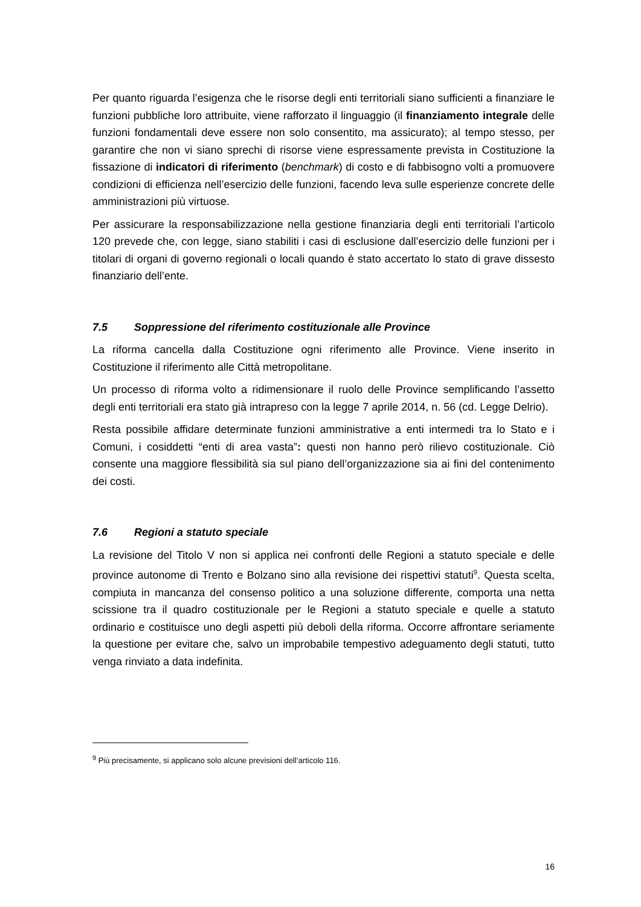Per quanto riguarda l’esigenza che le risorse degli enti territoriali siano sufficienti a finanziare le funzioni pubbliche loro attribuite, viene rafforzato il linguaggio (il finanziamento integrale delle funzioni fondamentali deve essere non solo consentito, ma assicurato); al tempo stesso, per garantire che non vi siano sprechi di risorse viene espressamente prevista in Costituzione la fissazione di indicatori di riferimento (benchmark) di costo e di fabbisogno volti a promuovere condizioni di efficienza nell’esercizio delle funzioni, facendo leva sulle esperienze concrete delle amministrazioni più virtuose.
Per assicurare la responsabilizzazione nella gestione finanziaria degli enti territoriali l’articolo 120 prevede che, con legge, siano stabiliti i casi di esclusione dall’esercizio delle funzioni per i titolari di organi di governo regionali o locali quando è stato accertato lo stato di grave dissesto finanziario dell’ente.
7.5 Soppressione del riferimento costituzionale alle Province
La riforma cancella dalla Costituzione ogni riferimento alle Province. Viene inserito in Costituzione il riferimento alle Città metropolitane.
Un processo di riforma volto a ridimensionare il ruolo delle Province semplificando l’assetto degli enti territoriali era stato già intrapreso con la legge 7 aprile 2014, n. 56 (cd. Legge Delrio).
Resta possibile affidare determinate funzioni amministrative a enti intermedi tra lo Stato e i Comuni, i cosiddetti “enti di area vasta”: questi non hanno però rilievo costituzionale. Ciò consente una maggiore flessibilità sia sul piano dell’organizzazione sia ai fini del contenimento dei costi.
7.6 Regioni a statuto speciale
La revisione del Titolo V non si applica nei confronti delle Regioni a statuto speciale e delle province autonome di Trento e Bolzano sino alla revisione dei rispettivi statuti<sup>9</sup>. Questa scelta, compiuta in mancanza del consenso politico a una soluzione differente, comporta una netta scissione tra il quadro costituzionale per le Regioni a statuto speciale e quelle a statuto ordinario e costituisce uno degli aspetti più deboli della riforma. Occorre affrontare seriamente la questione per evitare che, salvo un improbabile tempestivo adeguamento degli statuti, tutto venga rinviato a data indefinita.
<sup>9</sup> Più precisamente, si applicano solo alcune previsioni dell’articolo 116.
16